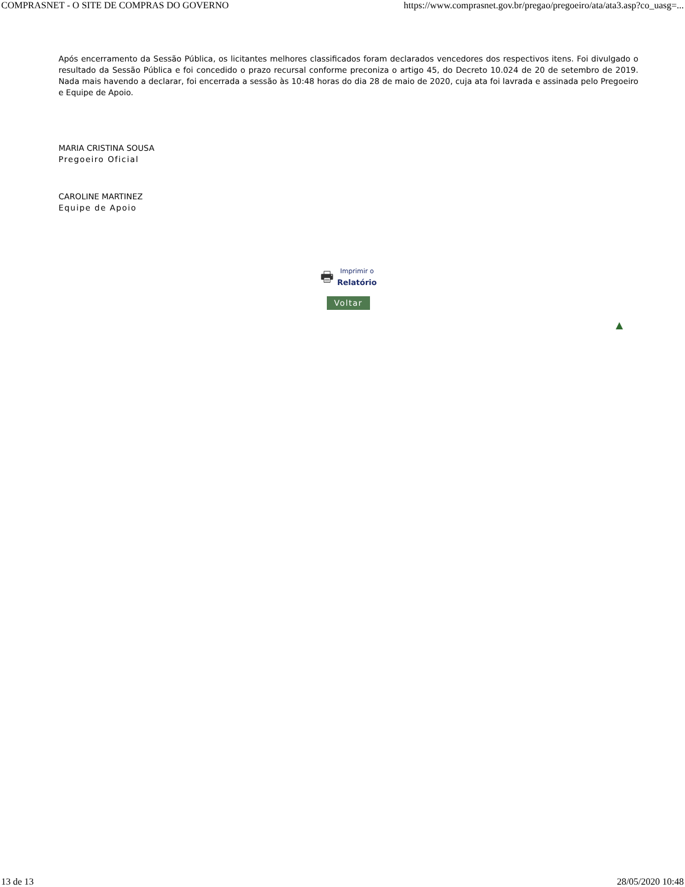COMPRASNET - O SITE DE COMPRAS DO GOVERNO https://www.comprasnet.gov.br/pregao/pregoeiro/ata/ata3.asp?co_uasg=...
Após encerramento da Sessão Pública, os licitantes melhores classificados foram declarados vencedores dos respectivos itens. Foi divulgado o resultado da Sessão Pública e foi concedido o prazo recursal conforme preconiza o artigo 45, do Decreto 10.024 de 20 de setembro de 2019. Nada mais havendo a declarar, foi encerrada a sessão às 10:48 horas do dia 28 de maio de 2020, cuja ata foi lavrada e assinada pelo Pregoeiro e Equipe de Apoio.
MARIA CRISTINA SOUSA
Pregoeiro Oficial
CAROLINE MARTINEZ
Equipe de Apoio
🖶 Imprimir o Relatório
Voltar
▲
13 de 13 28/05/2020 10:48